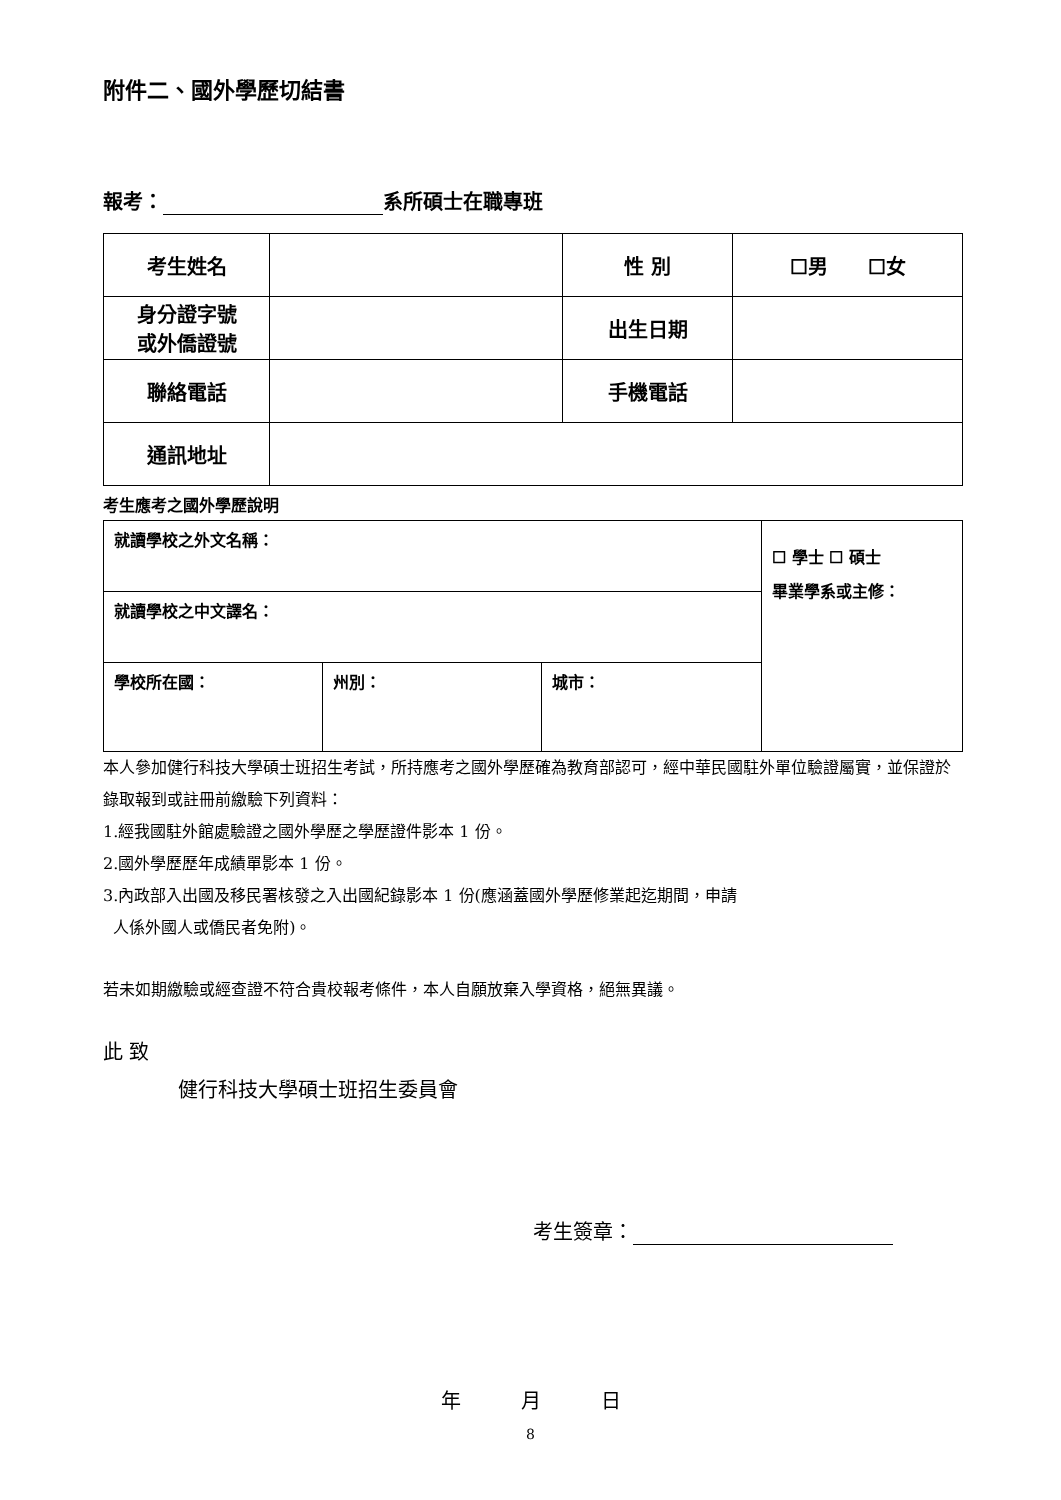附件二、國外學歷切結書
報考： 系所碩士在職專班
| 考生姓名 | | 性 別 | ☐男 ☐女 |
| 身分證字號 或外僑證號 | | 出生日期 | |
| 聯絡電話 | | 手機電話 | |
| 通訊地址 | | | |
考生應考之國外學歷說明
| 就讀學校之外文名稱： | | | ☐ 學士 ☐ 碩士 畢業學系或主修： |
| 就讀學校之中文譯名： | | | |
| 學校所在國： | 州別： | 城市： | |
本人參加健行科技大學碩士班招生考試，所持應考之國外學歷確為教育部認可，經中華民國駐外單位驗證屬實，並保證於錄取報到或註冊前繳驗下列資料：
1.經我國駐外館處驗證之國外學歷之學歷證件影本 1 份。
2.國外學歷歷年成績單影本 1 份。
3.內政部入出國及移民署核發之入出國紀錄影本 1 份(應涵蓋國外學歷修業起迄期間，申請
人係外國人或僑民者免附)。
若未如期繳驗或經查證不符合貴校報考條件，本人自願放棄入學資格，絕無異議。
此 致
健行科技大學碩士班招生委員會
考生簽章：
年　　　月　　　日
8